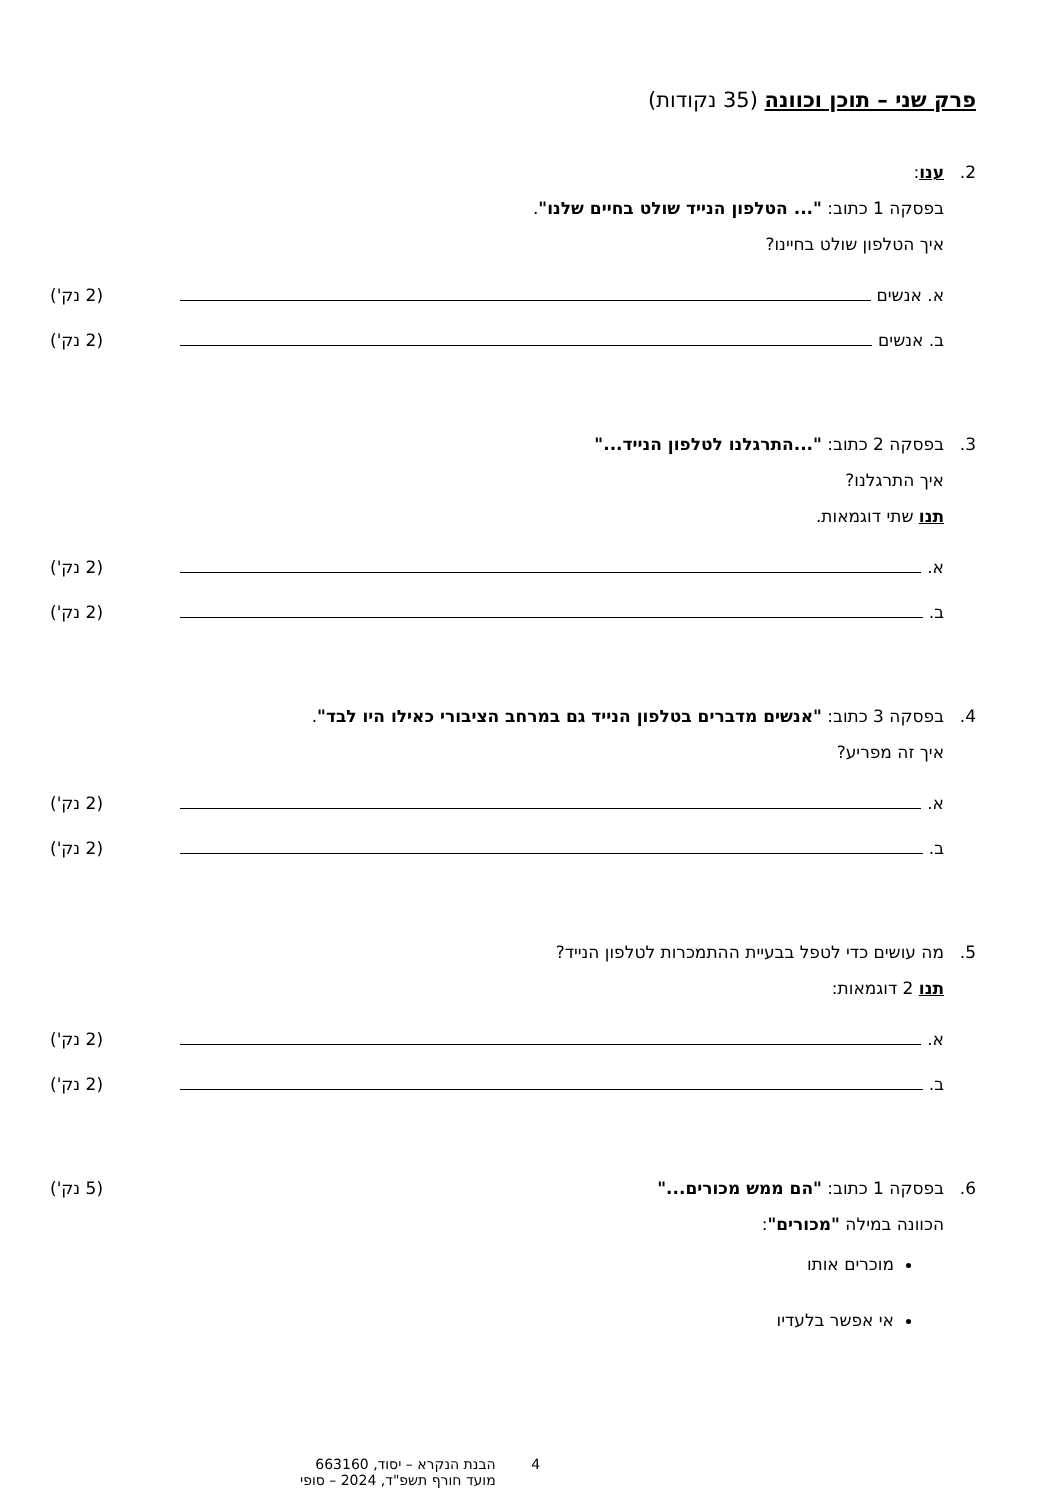פרק שני – תוכן וכוונה (35 נקודות)
2. ענו:
בפסקה 1 כתוב: "... הטלפון הנייד שולט בחיים שלנו".
איך הטלפון שולט בחיינו?
א. אנשים (2 נק')
ב. אנשים (2 נק')
3. בפסקה 2 כתוב: "...התרגלנו לטלפון הנייד..."
איך התרגלנו?
תנו שתי דוגמאות.
א. (2 נק')
ב. (2 נק')
4. בפסקה 3 כתוב: "אנשים מדברים בטלפון הנייד גם במרחב הציבורי כאילו היו לבד".
איך זה מפריע?
א. (2 נק')
ב. (2 נק')
5. מה עושים כדי לטפל בבעיית ההתמכרות לטלפון הנייד?
תנו 2 דוגמאות:
א. (2 נק')
ב. (2 נק')
6. בפסקה 1 כתוב: "הם ממש מכורים..." (5 נק')
הכוונה במילה "מכורים":
מוכרים אותו
אי אפשר בלעדיו
4 הבנת הנקרא – יסוד, 663160
מועד חורף תשפ"ד, 2024 – סופי